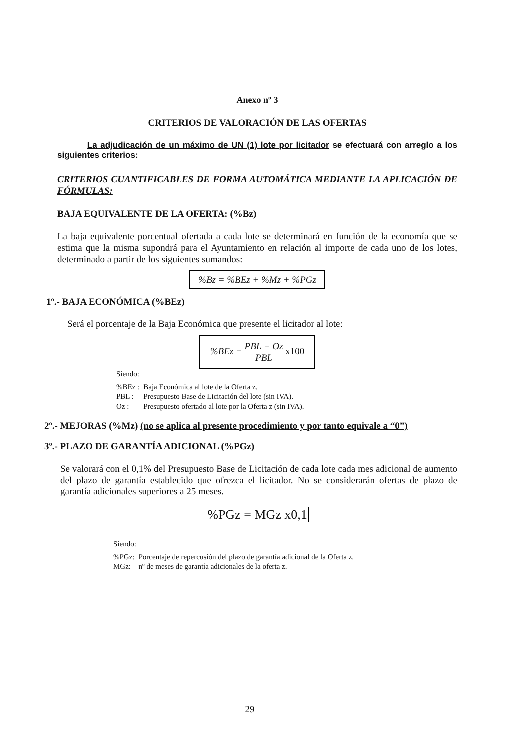Anexo nº 3
CRITERIOS DE VALORACIÓN DE LAS OFERTAS
La adjudicación de un máximo de UN (1) lote por licitador se efectuará con arreglo a los siguientes criterios:
CRITERIOS CUANTIFICABLES DE FORMA AUTOMÁTICA MEDIANTE LA APLICACIÓN DE FÓRMULAS:
BAJA EQUIVALENTE DE LA OFERTA: (%Bz)
La baja equivalente porcentual ofertada a cada lote se determinará en función de la economía que se estima que la misma supondrá para el Ayuntamiento en relación al importe de cada uno de los lotes, determinado a partir de los siguientes sumandos:
%Bz = %BEz + %Mz + %PGz
1º.- BAJA ECONÓMICA (%BEz)
Será el porcentaje de la Baja Económica que presente el licitador al lote:
%BEz = PBL − Oz PBL x100
Siendo:
| %BEz : | Baja Económica al lote de la Oferta z. |
| PBL : | Presupuesto Base de Licitación del lote (sin IVA). |
| Oz : | Presupuesto ofertado al lote por la Oferta z (sin IVA). |
2º.- MEJORAS (%Mz) (no se aplica al presente procedimiento y por tanto equivale a “0”)
3º.- PLAZO DE GARANTÍA ADICIONAL (%PGz)
Se valorará con el 0,1% del Presupuesto Base de Licitación de cada lote cada mes adicional de aumento del plazo de garantía establecido que ofrezca el licitador. No se considerarán ofertas de plazo de garantía adicionales superiores a 25 meses.
%PGz = MGz x0,1
Siendo:
| %PGz: | Porcentaje de repercusión del plazo de garantía adicional de la Oferta z. |
| MGz: | nº de meses de garantía adicionales de la oferta z. |
29